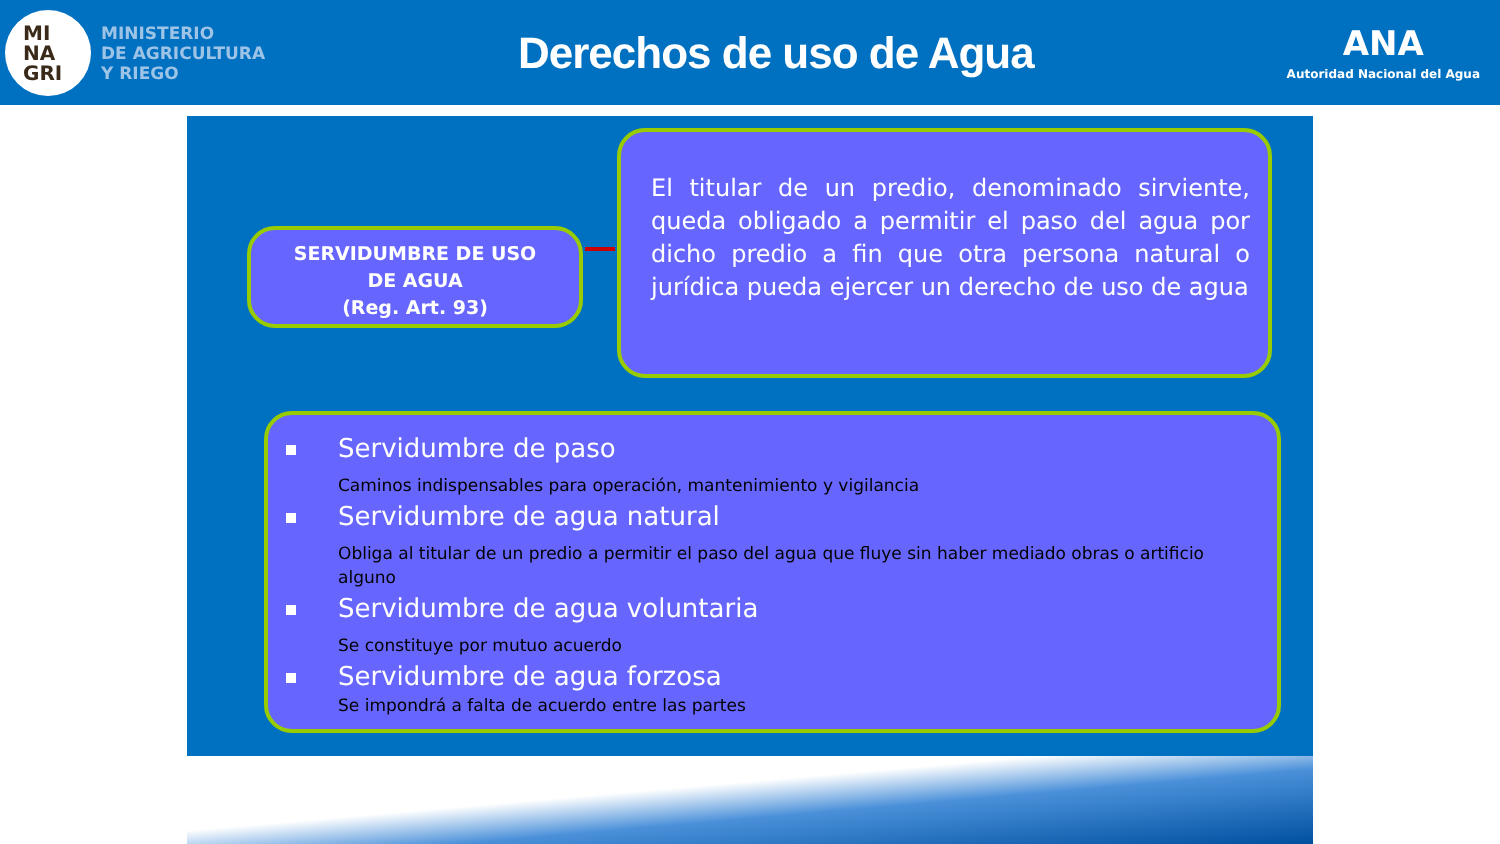MI
NA
GRI
MINISTERIO
DE AGRICULTURA
Y RIEGO
Derechos de uso de Agua
ANA
Autoridad Nacional del Agua
SERVIDUMBRE DE USO
DE AGUA
(Reg. Art. 93)
El titular de un predio, denominado sirviente, queda obligado a permitir el paso del agua por dicho predio a fin que otra persona natural o jurídica pueda ejercer un derecho de uso de agua
Servidumbre de paso
Caminos indispensables para operación, mantenimiento y vigilancia
Servidumbre de agua natural
Obliga al titular de un predio a permitir el paso del agua que fluye sin haber mediado obras o artificio alguno
Servidumbre de agua voluntaria
Se constituye por mutuo acuerdo
Servidumbre de agua forzosa
Se impondrá a falta de acuerdo entre las partes